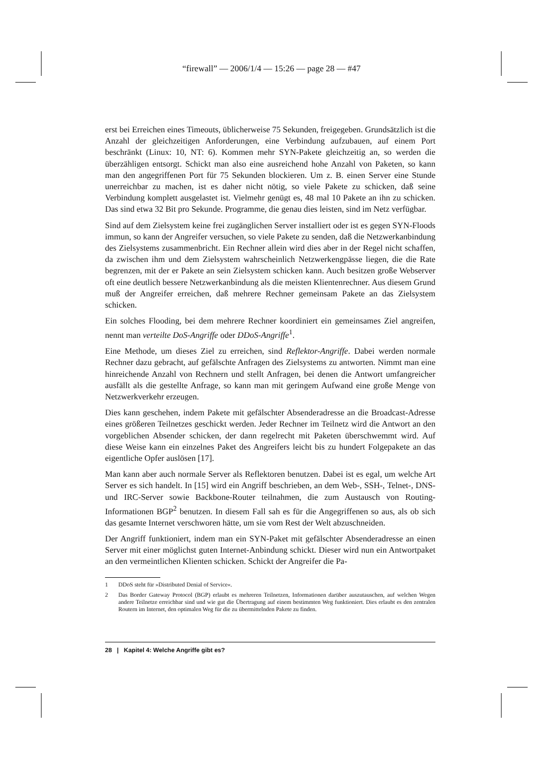“firewall” — 2006/1/4 — 15:26 — page 28 — #47
erst bei Erreichen eines Timeouts, üblicherweise 75 Sekunden, freigegeben. Grundsätzlich ist die Anzahl der gleichzeitigen Anforderungen, eine Verbindung aufzubauen, auf einem Port beschränkt (Linux: 10, NT: 6). Kommen mehr SYN-Pakete gleichzeitig an, so werden die überzähligen entsorgt. Schickt man also eine ausreichend hohe Anzahl von Paketen, so kann man den angegriffenen Port für 75 Sekunden blockieren. Um z. B. einen Server eine Stunde unerreichbar zu machen, ist es daher nicht nötig, so viele Pakete zu schicken, daß seine Verbindung komplett ausgelastet ist. Vielmehr genügt es, 48 mal 10 Pakete an ihn zu schicken. Das sind etwa 32 Bit pro Sekunde. Programme, die genau dies leisten, sind im Netz verfügbar.
Sind auf dem Zielsystem keine frei zugänglichen Server installiert oder ist es gegen SYN-Floods immun, so kann der Angreifer versuchen, so viele Pakete zu senden, daß die Netzwerkanbindung des Zielsystems zusammenbricht. Ein Rechner allein wird dies aber in der Regel nicht schaffen, da zwischen ihm und dem Zielsystem wahrscheinlich Netzwerkengpässe liegen, die die Rate begrenzen, mit der er Pakete an sein Zielsystem schicken kann. Auch besitzen große Webserver oft eine deutlich bessere Netzwerkanbindung als die meisten Klientenrechner. Aus diesem Grund muß der Angreifer erreichen, daß mehrere Rechner gemeinsam Pakete an das Zielsystem schicken.
Ein solches Flooding, bei dem mehrere Rechner koordiniert ein gemeinsames Ziel angreifen, nennt man verteilte DoS-Angriffe oder DDoS-Angriffe<sup>1</sup>.
Eine Methode, um dieses Ziel zu erreichen, sind Reflektor-Angriffe. Dabei werden normale Rechner dazu gebracht, auf gefälschte Anfragen des Zielsystems zu antworten. Nimmt man eine hinreichende Anzahl von Rechnern und stellt Anfragen, bei denen die Antwort umfangreicher ausfällt als die gestellte Anfrage, so kann man mit geringem Aufwand eine große Menge von Netzwerkverkehr erzeugen.
Dies kann geschehen, indem Pakete mit gefälschter Absenderadresse an die Broadcast-Adresse eines größeren Teilnetzes geschickt werden. Jeder Rechner im Teilnetz wird die Antwort an den vorgeblichen Absender schicken, der dann regelrecht mit Paketen überschwemmt wird. Auf diese Weise kann ein einzelnes Paket des Angreifers leicht bis zu hundert Folgepakete an das eigentliche Opfer auslösen [17].
Man kann aber auch normale Server als Reflektoren benutzen. Dabei ist es egal, um welche Art Server es sich handelt. In [15] wird ein Angriff beschrieben, an dem Web-, SSH-, Telnet-, DNS- und IRC-Server sowie Backbone-Router teilnahmen, die zum Austausch von Routing-Informationen BGP<sup>2</sup> benutzen. In diesem Fall sah es für die Angegriffenen so aus, als ob sich das gesamte Internet verschworen hätte, um sie vom Rest der Welt abzuschneiden.
Der Angriff funktioniert, indem man ein SYN-Paket mit gefälschter Absenderadresse an einen Server mit einer möglichst guten Internet-Anbindung schickt. Dieser wird nun ein Antwortpaket an den vermeintlichen Klienten schicken. Schickt der Angreifer die Pa-
1 DDoS steht für »Distributed Denial of Service«.
2 Das Border Gateway Protocol (BGP) erlaubt es mehreren Teilnetzen, Informationen darüber auszutauschen, auf welchen Wegen andere Teilnetze erreichbar sind und wie gut die Übertragung auf einem bestimmten Weg funktioniert. Dies erlaubt es den zentralen Routern im Internet, den optimalen Weg für die zu übermittelnden Pakete zu finden.
28 | Kapitel 4: Welche Angriffe gibt es?